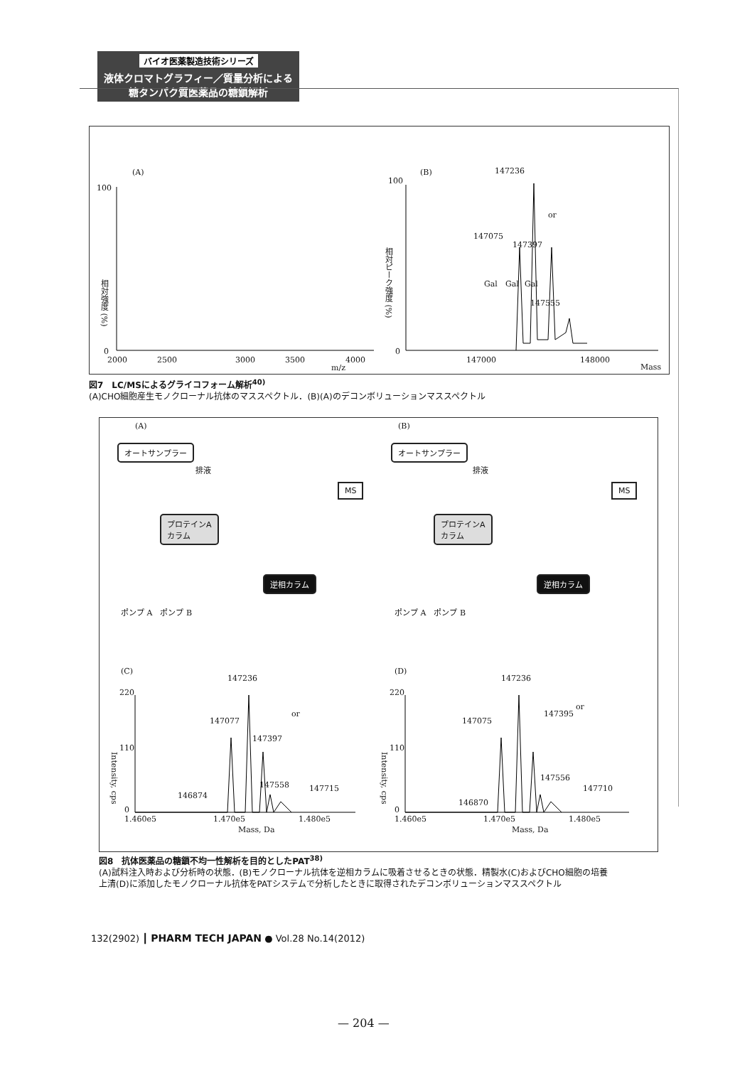バイオ医薬製造技術シリーズ
液体クロマトグラフィー／質量分析による
糖タンパク質医薬品の糖鎖解析
(A)
100
0
相対強度 (%)
2000 2500 3000 3500 4000
m/z
(B)
100
0
相対ピーク強度 (%)
147236
147075
147397
147555
or
Gal Gal Gal
147000 148000
Mass
図7　LC/MSによるグライコフォーム解析<sup>40)</sup>
(A)CHO細胞産生モノクローナル抗体のマススペクトル．(B)(A)のデコンボリューションマススペクトル
(A) (B)
オートサンプラー オートサンプラー
排液 排液
MS MS
プロテインA
カラム
プロテインA
カラム
逆相カラム 逆相カラム
ポンプ A　ポンプ B ポンプ A　ポンプ B
(C) (D)
220 220
110 110
0 0
Intensity, cps
Intensity, cps
147236 147236
147077 147075
147397
147395
or
or
147558
147556
147715 147710
146874
146870
1.460e5 1.470e5 1.480e5 1.460e5 1.470e5 1.480e5
Mass, Da Mass, Da
図8　抗体医薬品の糖鎖不均一性解析を目的としたPAT<sup>38)</sup>
(A)試料注入時および分析時の状態．(B)モノクローナル抗体を逆相カラムに吸着させるときの状態．精製水(C)およびCHO細胞の培養
上清(D)に添加したモノクローナル抗体をPATシステムで分析したときに取得されたデコンボリューションマススペクトル
132(2902) ┃ PHARM TECH JAPAN ● Vol.28 No.14(2012)
— 204 —